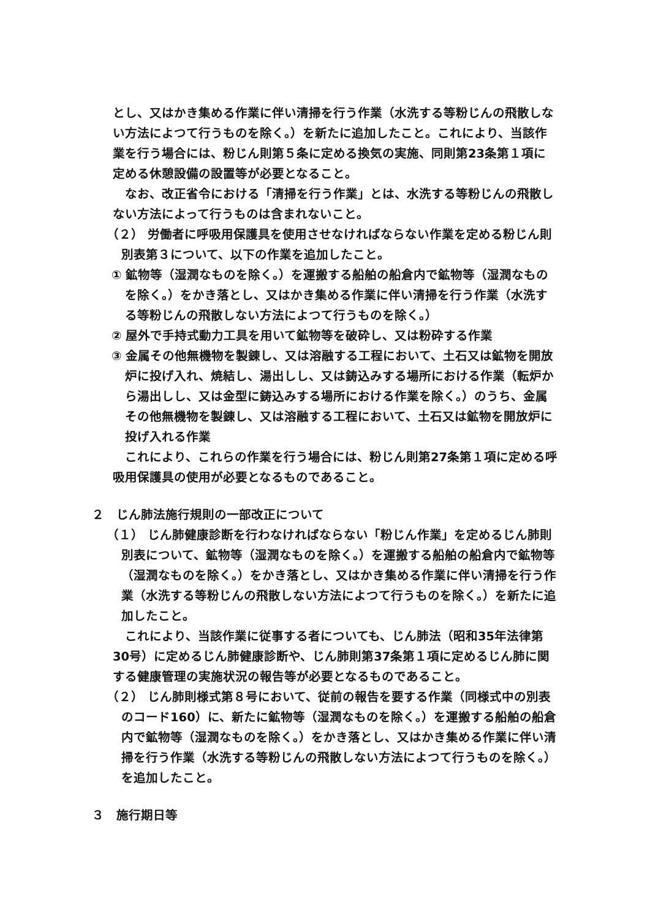とし、又はかき集める作業に伴い清掃を行う作業（水洗する等粉じんの飛散しない方法によつて行うものを除く。）を新たに追加したこと。これにより、当該作業を行う場合には、粉じん則第５条に定める換気の実施、同則第23条第１項に定める休憩設備の設置等が必要となること。
なお、改正省令における「清掃を行う作業」とは、水洗する等粉じんの飛散しない方法によって行うものは含まれないこと。
（２） 労働者に呼吸用保護具を使用させなければならない作業を定める粉じん則別表第３について、以下の作業を追加したこと。
① 鉱物等（湿潤なものを除く。）を運搬する船舶の船倉内で鉱物等（湿潤なものを除く。）をかき落とし、又はかき集める作業に伴い清掃を行う作業（水洗する等粉じんの飛散しない方法によつて行うものを除く。）
② 屋外で手持式動力工具を用いて鉱物等を破砕し、又は粉砕する作業
③ 金属その他無機物を製錬し、又は溶融する工程において、土石又は鉱物を開放炉に投げ入れ、焼結し、湯出しし、又は鋳込みする場所における作業（転炉から湯出しし、又は金型に鋳込みする場所における作業を除く。）のうち、金属その他無機物を製錬し、又は溶融する工程において、土石又は鉱物を開放炉に投げ入れる作業
これにより、これらの作業を行う場合には、粉じん則第27条第１項に定める呼吸用保護具の使用が必要となるものであること。
２　じん肺法施行規則の一部改正について
（１） じん肺健康診断を行わなければならない「粉じん作業」を定めるじん肺則別表について、鉱物等（湿潤なものを除く。）を運搬する船舶の船倉内で鉱物等（湿潤なものを除く。）をかき落とし、又はかき集める作業に伴い清掃を行う作業（水洗する等粉じんの飛散しない方法によつて行うものを除く。）を新たに追加したこと。
これにより、当該作業に従事する者についても、じん肺法（昭和35年法律第30号）に定めるじん肺健康診断や、じん肺則第37条第１項に定めるじん肺に関する健康管理の実施状況の報告等が必要となるものであること。
（２） じん肺則様式第８号において、従前の報告を要する作業（同様式中の別表のコード160）に、新たに鉱物等（湿潤なものを除く。）を運搬する船舶の船倉内で鉱物等（湿潤なものを除く。）をかき落とし、又はかき集める作業に伴い清掃を行う作業（水洗する等粉じんの飛散しない方法によつて行うものを除く。）を追加したこと。
３　施行期日等